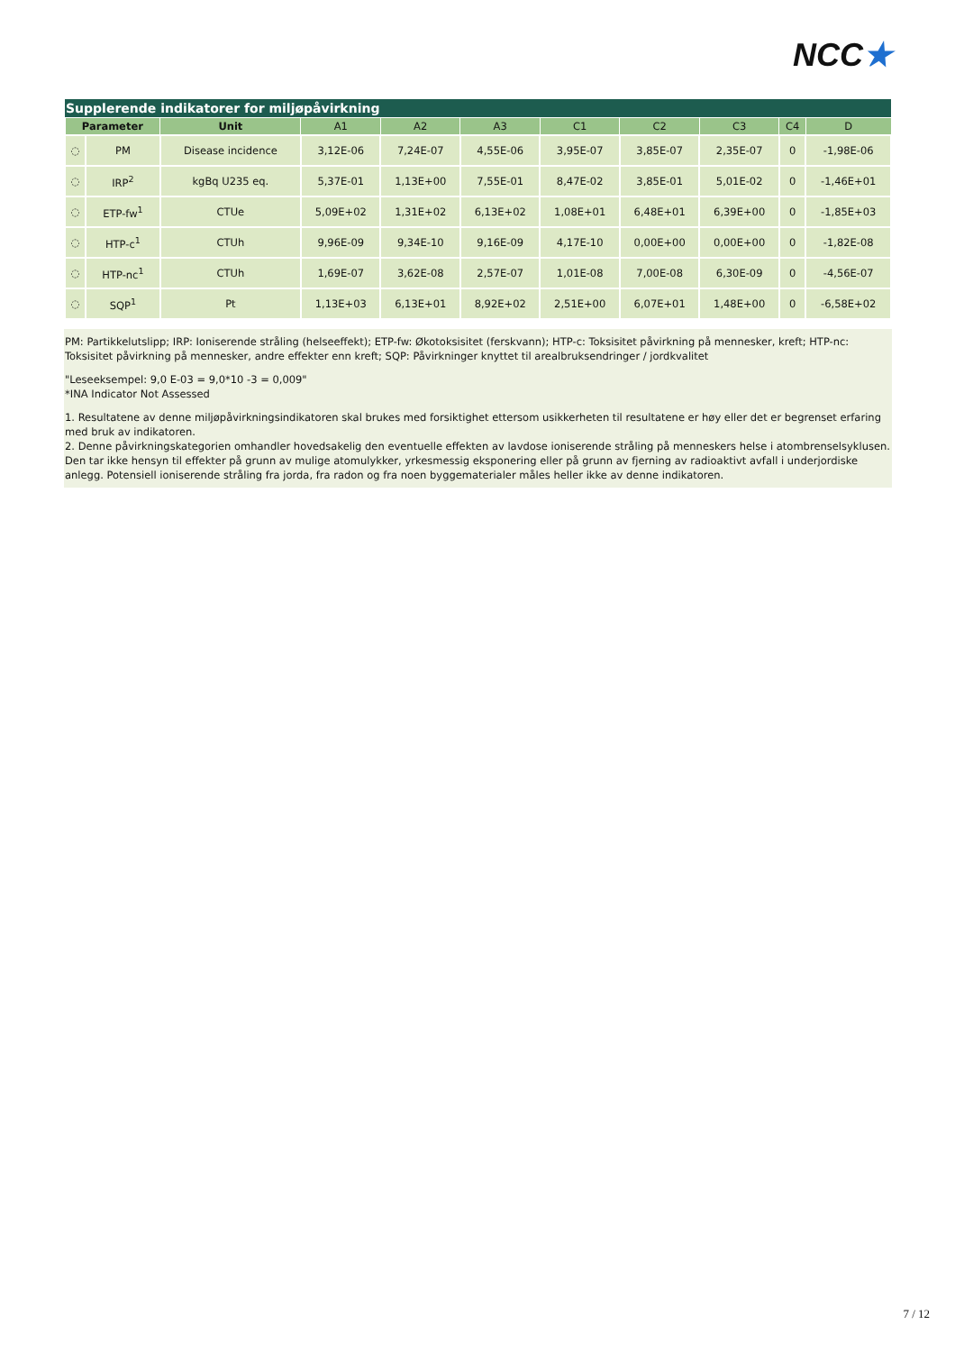NCC★
| Supplerende indikatorer for miljøpåvirkning | | | | | | | | | | |
| --- | --- | --- | --- | --- | --- | --- | --- | --- | --- | --- |
| Parameter | | Unit | A1 | A2 | A3 | C1 | C2 | C3 | C4 | D |
| ◌ | PM | Disease incidence | 3,12E-06 | 7,24E-07 | 4,55E-06 | 3,95E-07 | 3,85E-07 | 2,35E-07 | 0 | -1,98E-06 |
| ◌ | IRP<sup>2</sup> | kgBq U235 eq. | 5,37E-01 | 1,13E+00 | 7,55E-01 | 8,47E-02 | 3,85E-01 | 5,01E-02 | 0 | -1,46E+01 |
| ◌ | ETP-fw<sup>1</sup> | CTUe | 5,09E+02 | 1,31E+02 | 6,13E+02 | 1,08E+01 | 6,48E+01 | 6,39E+00 | 0 | -1,85E+03 |
| ◌ | HTP-c<sup>1</sup> | CTUh | 9,96E-09 | 9,34E-10 | 9,16E-09 | 4,17E-10 | 0,00E+00 | 0,00E+00 | 0 | -1,82E-08 |
| ◌ | HTP-nc<sup>1</sup> | CTUh | 1,69E-07 | 3,62E-08 | 2,57E-07 | 1,01E-08 | 7,00E-08 | 6,30E-09 | 0 | -4,56E-07 |
| ◌ | SQP<sup>1</sup> | Pt | 1,13E+03 | 6,13E+01 | 8,92E+02 | 2,51E+00 | 6,07E+01 | 1,48E+00 | 0 | -6,58E+02 |
PM: Partikkelutslipp; IRP: Ioniserende stråling (helseeffekt); ETP-fw: Økotoksisitet (ferskvann); HTP-c: Toksisitet påvirkning på mennesker, kreft; HTP-nc: Toksisitet påvirkning på mennesker, andre effekter enn kreft; SQP: Påvirkninger knyttet til arealbruksendringer / jordkvalitet
"Leseeksempel: 9,0 E-03 = 9,0*10 -3 = 0,009"
*INA Indicator Not Assessed
1. Resultatene av denne miljøpåvirkningsindikatoren skal brukes med forsiktighet ettersom usikkerheten til resultatene er høy eller det er begrenset erfaring med bruk av indikatoren.
2. Denne påvirkningskategorien omhandler hovedsakelig den eventuelle effekten av lavdose ioniserende stråling på menneskers helse i atombrenselsyklusen. Den tar ikke hensyn til effekter på grunn av mulige atomulykker, yrkesmessig eksponering eller på grunn av fjerning av radioaktivt avfall i underjordiske anlegg. Potensiell ioniserende stråling fra jorda, fra radon og fra noen byggematerialer måles heller ikke av denne indikatoren.
7 / 12